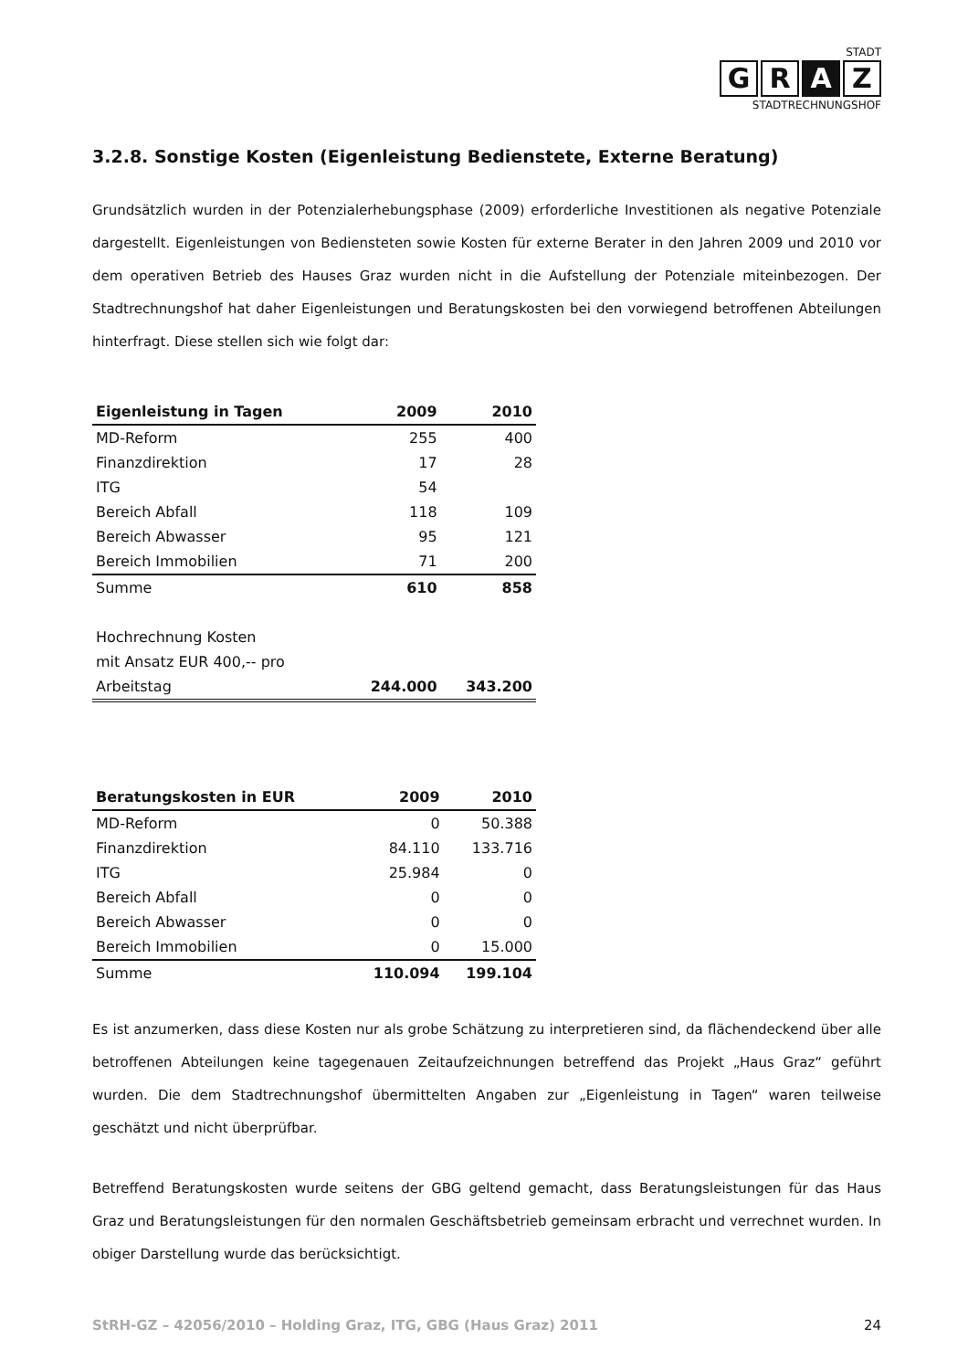STADT
G R A Z
STADTRECHNUNGSHOF
3.2.8. Sonstige Kosten (Eigenleistung Bedienstete, Externe Beratung)
Grundsätzlich wurden in der Potenzialerhebungsphase (2009) erforderliche Investitionen als negative Potenziale dargestellt. Eigenleistungen von Bediensteten sowie Kosten für externe Berater in den Jahren 2009 und 2010 vor dem operativen Betrieb des Hauses Graz wurden nicht in die Aufstellung der Potenziale miteinbezogen. Der Stadtrechnungshof hat daher Eigenleistungen und Beratungskosten bei den vorwiegend betroffenen Abteilungen hinterfragt. Diese stellen sich wie folgt dar:
| Eigenleistung in Tagen | 2009 | 2010 |
| --- | --- | --- |
| MD-Reform | 255 | 400 |
| Finanzdirektion | 17 | 28 |
| ITG | 54 | |
| Bereich Abfall | 118 | 109 |
| Bereich Abwasser | 95 | 121 |
| Bereich Immobilien | 71 | 200 |
| Summe | 610 | 858 |
| Hochrechnung Kosten | | |
| mit Ansatz EUR 400,-- pro | | |
| Arbeitstag | 244.000 | 343.200 |
| Beratungskosten in EUR | 2009 | 2010 |
| --- | --- | --- |
| MD-Reform | 0 | 50.388 |
| Finanzdirektion | 84.110 | 133.716 |
| ITG | 25.984 | 0 |
| Bereich Abfall | 0 | 0 |
| Bereich Abwasser | 0 | 0 |
| Bereich Immobilien | 0 | 15.000 |
| Summe | 110.094 | 199.104 |
Es ist anzumerken, dass diese Kosten nur als grobe Schätzung zu interpretieren sind, da flächendeckend über alle betroffenen Abteilungen keine tagegenauen Zeitaufzeichnungen betreffend das Projekt „Haus Graz“ geführt wurden. Die dem Stadtrechnungshof übermittelten Angaben zur „Eigenleistung in Tagen“ waren teilweise geschätzt und nicht überprüfbar.
Betreffend Beratungskosten wurde seitens der GBG geltend gemacht, dass Beratungsleistungen für das Haus Graz und Beratungsleistungen für den normalen Geschäftsbetrieb gemeinsam erbracht und verrechnet wurden. In obiger Darstellung wurde das berücksichtigt.
StRH-GZ – 42056/2010 – Holding Graz, ITG, GBG (Haus Graz) 2011 24